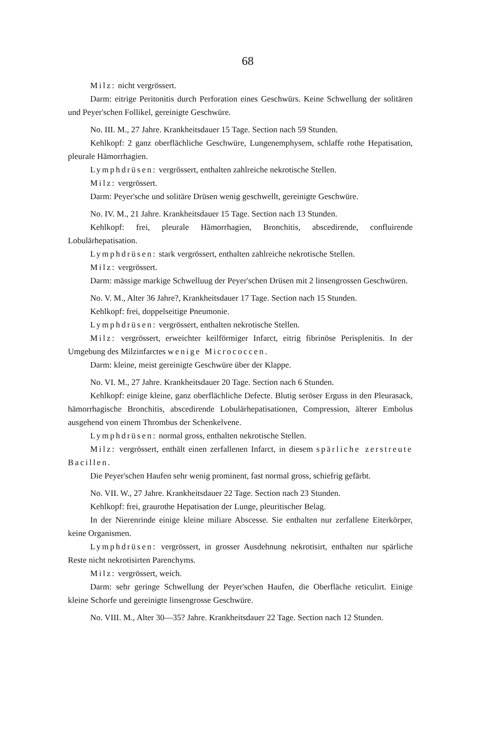68
Milz: nicht vergrössert.
Darm: eitrige Peritonitis durch Perforation eines Geschwürs. Keine Schwellung der solitären und Peyer'schen Follikel, gereinigte Geschwüre.
No. III. M., 27 Jahre. Krankheitsdauer 15 Tage. Section nach 59 Stunden.
Kehlkopf: 2 ganz oberflächliche Geschwüre, Lungenemphysem, schlaffe rothe Hepatisation, pleurale Hämorrhagien.
Lymphdrüsen: vergrössert, enthalten zahlreiche nekrotische Stellen.
Milz: vergrössert.
Darm: Peyer'sche und solitäre Drüsen wenig geschwellt, gereinigte Geschwüre.
No. IV. M., 21 Jahre. Krankheitsdauer 15 Tage. Section nach 13 Stunden.
Kehlkopf: frei, pleurale Hämorrhagien, Bronchitis, abscedirende, confluirende Lobulärhepatisation.
Lymphdrüsen: stark vergrössert, enthalten zahlreiche nekrotische Stellen.
Milz: vergrössert.
Darm: mässige markige Schwelluug der Peyer'schen Drüsen mit 2 linsengrossen Geschwüren.
No. V. M., Alter 36 Jahre?, Krankheitsdauer 17 Tage. Section nach 15 Stunden.
Kehlkopf: frei, doppelseitige Pneumonie.
Lymphdrüsen: vergrössert, enthalten nekrotische Stellen.
Milz: vergrössert, erweichter keilförmiger Infarct, eitrig fibrinöse Perisplenitis. In der Umgebung des Milzinfarctes wenige Micrococcen.
Darm: kleine, meist gereinigte Geschwüre über der Klappe.
No. VI. M., 27 Jahre. Krankheitsdauer 20 Tage. Section nach 6 Stunden.
Kehlkopf: einige kleine, ganz oberflächliche Defecte. Blutig seröser Erguss in den Pleurasack, hämorrhagische Bronchitis, abscedirende Lobulärhepatisationen, Compression, älterer Embolus ausgehend von einem Thrombus der Schenkelvene.
Lymphdrüsen: normal gross, enthalten nekrotische Stellen.
Milz: vergrössert, enthält einen zerfallenen Infarct, in diesem spärliche zerstreute Bacillen.
Die Peyer'schen Haufen sehr wenig prominent, fast normal gross, schiefrig gefärbt.
No. VII. W., 27 Jahre. Krankheitsdauer 22 Tage. Section nach 23 Stunden.
Kehlkopf: frei, graurothe Hepatisation der Lunge, pleuritischer Belag.
In der Nierenrinde einige kleine miliare Abscesse. Sie enthalten nur zerfallene Eiterkörper, keine Organismen.
Lymphdrüsen: vergrössert, in grosser Ausdehnung nekrotisirt, enthalten nur spärliche Reste nicht nekrotisirten Parenchyms.
Milz: vergrössert, weich.
Darm: sehr geringe Schwellung der Peyer'schen Haufen, die Oberfläche reticulirt. Einige kleine Schorfe und gereinigte linsengrosse Geschwüre.
No. VIII. M., Alter 30—35? Jahre. Krankheitsdauer 22 Tage. Section nach 12 Stunden.